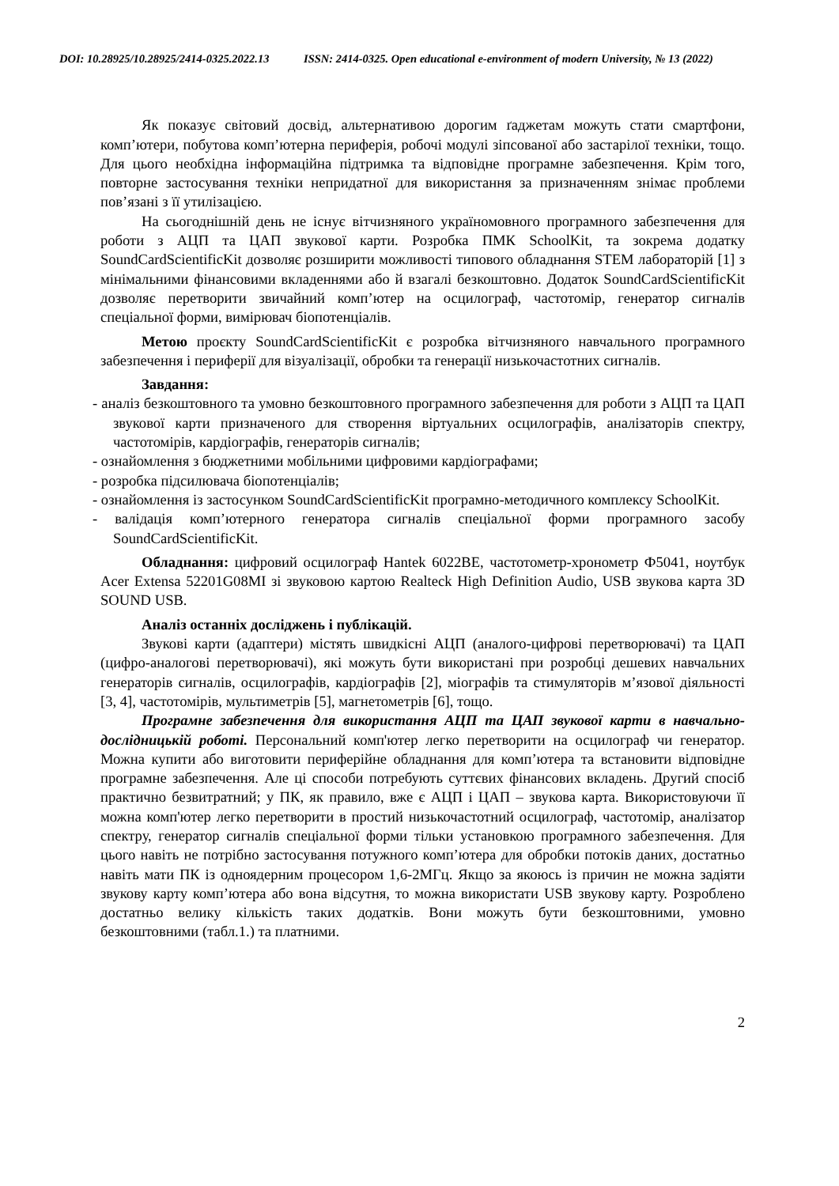DOI: 10.28925/10.28925/2414-0325.2022.13 ISSN: 2414-0325. Open educational e-environment of modern University, № 13 (2022)
Як показує світовий досвід, альтернативою дорогим ґаджетам можуть стати смартфони, комп’ютери, побутова комп’ютерна периферія, робочі модулі зіпсованої або застарілої техніки, тощо. Для цього необхідна інформаційна підтримка та відповідне програмне забезпечення. Крім того, повторне застосування техніки непридатної для використання за призначенням знімає проблеми пов’язані з її утилізацією.
На сьогоднішній день не існує вітчизняного україномовного програмного забезпечення для роботи з АЦП та ЦАП звукової карти. Розробка ПМК SchoolKit, та зокрема додатку SoundCardScientificKit дозволяє розширити можливості типового обладнання STEM лабораторій [1] з мінімальними фінансовими вкладеннями або й взагалі безкоштовно. Додаток SoundCardScientificKit дозволяє перетворити звичайний комп’ютер на осцилограф, частотомір, генератор сигналів спеціальної форми, вимірювач біопотенціалів.
Метою проєкту SoundCardScientificKit є розробка вітчизняного навчального програмного забезпечення і периферії для візуалізації, обробки та генерації низькочастотних сигналів.
Завдання:
- аналіз безкоштовного та умовно безкоштовного програмного забезпечення для роботи з АЦП та ЦАП звукової карти призначеного для створення віртуальних осцилографів, аналізаторів спектру, частотомірів, кардіографів, генераторів сигналів;
- ознайомлення з бюджетними мобільними цифровими кардіографами;
- розробка підсилювача біопотенціалів;
- ознайомлення із застосунком SoundCardScientificKit програмно-методичного комплексу SchoolKit.
- валідація комп’ютерного генератора сигналів спеціальної форми програмного засобу SoundCardScientificKit.
Обладнання: цифровий осцилограф Hantek 6022BE, частотометр-хронометр Ф5041, ноутбук Acer Extensa 52201G08MI зі звуковою картою Realteck High Definition Audio, USB звукова карта 3D SOUND USB.
Аналіз останніх досліджень і публікацій.
Звукові карти (адаптери) містять швидкісні АЦП (аналого-цифрові перетворювачі) та ЦАП (цифро-аналогові перетворювачі), які можуть бути використані при розробці дешевих навчальних генераторів сигналів, осцилографів, кардіографів [2], міографів та стимуляторів м’язової діяльності [3, 4], частотомірів, мультиметрів [5], магнетометрів [6], тощо.
Програмне забезпечення для використання АЦП та ЦАП звукової карти в навчально-дослідницькій роботі. Персональний комп'ютер легко перетворити на осцилограф чи генератор. Можна купити або виготовити периферійне обладнання для комп’ютера та встановити відповідне програмне забезпечення. Але ці способи потребують суттєвих фінансових вкладень. Другий спосіб практично безвитратний; у ПК, як правило, вже є АЦП і ЦАП – звукова карта. Використовуючи її можна комп'ютер легко перетворити в простий низькочастотний осцилограф, частотомір, аналізатор спектру, генератор сигналів спеціальної форми тільки установкою програмного забезпечення. Для цього навіть не потрібно застосування потужного комп’ютера для обробки потоків даних, достатньо навіть мати ПК із одноядерним процесором 1,6-2МГц. Якщо за якоюсь із причин не можна задіяти звукову карту комп’ютера або вона відсутня, то можна використати USB звукову карту. Розроблено достатньо велику кількість таких додатків. Вони можуть бути безкоштовними, умовно безкоштовними (табл.1.) та платними.
2